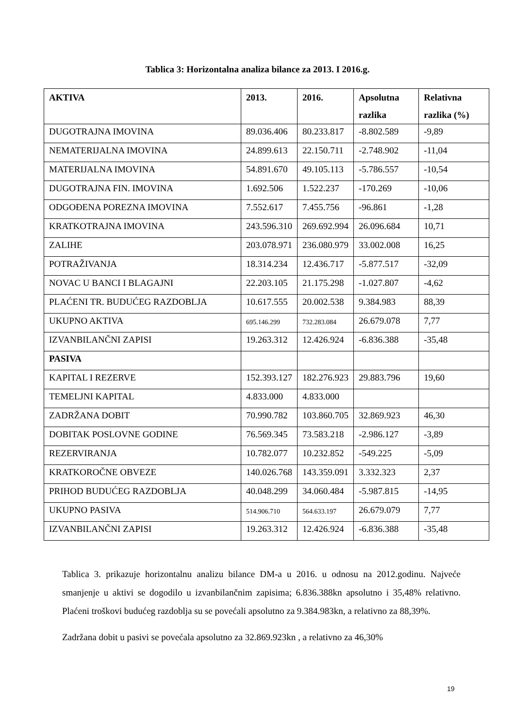Tablica 3: Horizontalna analiza bilance za 2013. I 2016.g.
| AKTIVA | 2013. | 2016. | Apsolutna razlika | Relativna razlika (%) |
| --- | --- | --- | --- | --- |
| DUGOTRAJNA IMOVINA | 89.036.406 | 80.233.817 | -8.802.589 | -9,89 |
| NEMATERIJALNA IMOVINA | 24.899.613 | 22.150.711 | -2.748.902 | -11,04 |
| MATERIJALNA IMOVINA | 54.891.670 | 49.105.113 | -5.786.557 | -10,54 |
| DUGOTRAJNA FIN. IMOVINA | 1.692.506 | 1.522.237 | -170.269 | -10,06 |
| ODGOĐENA POREZNA IMOVINA | 7.552.617 | 7.455.756 | -96.861 | -1,28 |
| KRATKOTRAJNA IMOVINA | 243.596.310 | 269.692.994 | 26.096.684 | 10,71 |
| ZALIHE | 203.078.971 | 236.080.979 | 33.002.008 | 16,25 |
| POTRAŽIVANJA | 18.314.234 | 12.436.717 | -5.877.517 | -32,09 |
| NOVAC U BANCI I BLAGAJNI | 22.203.105 | 21.175.298 | -1.027.807 | -4,62 |
| PLAĆENI TR. BUDUĆEG RAZDOBLJA | 10.617.555 | 20.002.538 | 9.384.983 | 88,39 |
| UKUPNO AKTIVA | 695.146.299 | 732.283.084 | 26.679.078 | 7,77 |
| IZVANBILANČNI ZAPISI | 19.263.312 | 12.426.924 | -6.836.388 | -35,48 |
| PASIVA | | | | |
| KAPITAL I REZERVE | 152.393.127 | 182.276.923 | 29.883.796 | 19,60 |
| TEMELJNI KAPITAL | 4.833.000 | 4.833.000 | | |
| ZADRŽANA DOBIT | 70.990.782 | 103.860.705 | 32.869.923 | 46,30 |
| DOBITAK POSLOVNE GODINE | 76.569.345 | 73.583.218 | -2.986.127 | -3,89 |
| REZERVIRANJA | 10.782.077 | 10.232.852 | -549.225 | -5,09 |
| KRATKOROČNE OBVEZE | 140.026.768 | 143.359.091 | 3.332.323 | 2,37 |
| PRIHOD BUDUĆEG RAZDOBLJA | 40.048.299 | 34.060.484 | -5.987.815 | -14,95 |
| UKUPNO PASIVA | 514.906.710 | 564.633.197 | 26.679.079 | 7,77 |
| IZVANBILANČNI ZAPISI | 19.263.312 | 12.426.924 | -6.836.388 | -35,48 |
Tablica 3. prikazuje horizontalnu analizu bilance DM-a u 2016. u odnosu na 2012.godinu. Najveće smanjenje u aktivi se dogodilo u izvanbilančnim zapisima; 6.836.388kn apsolutno i 35,48% relativno. Plaćeni troškovi budućeg razdoblja su se povećali apsolutno za 9.384.983kn, a relativno za 88,39%.
Zadržana dobit u pasivi se povećala apsolutno za 32.869.923kn , a relativno za 46,30%
19